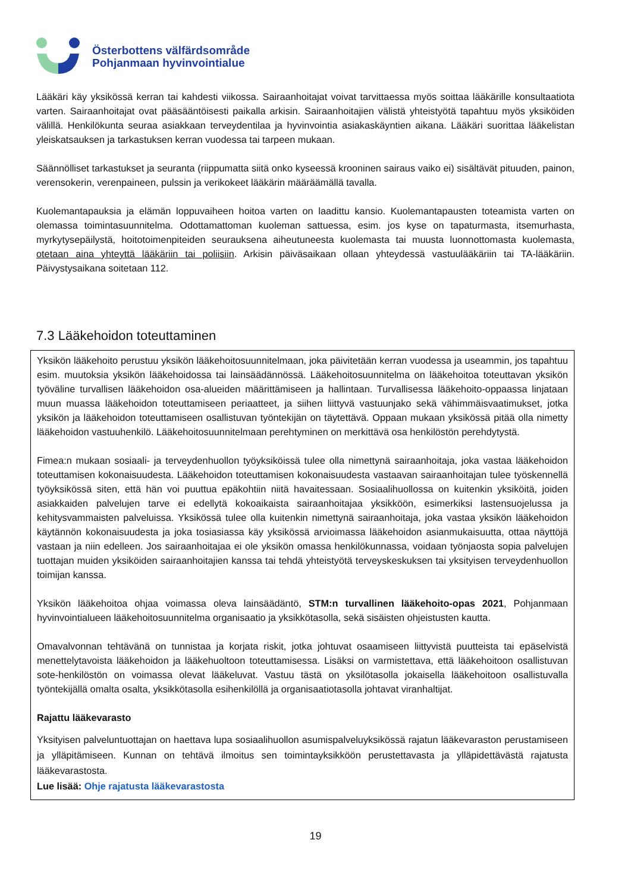Österbottens välfärdsområde
Pohjanmaan hyvinvointialue
Lääkäri käy yksikössä kerran tai kahdesti viikossa. Sairaanhoitajat voivat tarvittaessa myös soittaa lääkärille konsultaatiota varten. Sairaanhoitajat ovat pääsääntöisesti paikalla arkisin. Sairaanhoitajien välistä yhteistyötä tapahtuu myös yksiköiden välillä. Henkilökunta seuraa asiakkaan terveydentilaa ja hyvinvointia asiakaskäyntien aikana. Lääkäri suorittaa lääkelistan yleiskatsauksen ja tarkastuksen kerran vuodessa tai tarpeen mukaan.
Säännölliset tarkastukset ja seuranta (riippumatta siitä onko kyseessä krooninen sairaus vaiko ei) sisältävät pituuden, painon, verensokerin, verenpaineen, pulssin ja verikokeet lääkärin määräämällä tavalla.
Kuolemantapauksia ja elämän loppuvaiheen hoitoa varten on laadittu kansio. Kuolemantapausten toteamista varten on olemassa toimintasuunnitelma. Odottamattoman kuoleman sattuessa, esim. jos kyse on tapaturmasta, itsemurhasta, myrkytysepäilystä, hoitotoimenpiteiden seurauksena aiheutuneesta kuolemasta tai muusta luonnottomasta kuolemasta, otetaan aina yhteyttä lääkäriin tai poliisiin. Arkisin päiväsaikaan ollaan yhteydessä vastuulääkäriin tai TA-lääkäriin. Päivystysaikana soitetaan 112.
7.3 Lääkehoidon toteuttaminen
Yksikön lääkehoito perustuu yksikön lääkehoitosuunnitelmaan, joka päivitetään kerran vuodessa ja useammin, jos tapahtuu esim. muutoksia yksikön lääkehoidossa tai lainsäädännössä. Lääkehoitosuunnitelma on lääkehoitoa toteuttavan yksikön työväline turvallisen lääkehoidon osa-alueiden määrittämiseen ja hallintaan. Turvallisessa lääkehoito-oppaassa linjataan muun muassa lääkehoidon toteuttamiseen periaatteet, ja siihen liittyvä vastuunjako sekä vähimmäisvaatimukset, jotka yksikön ja lääkehoidon toteuttamiseen osallistuvan työntekijän on täytettävä. Oppaan mukaan yksikössä pitää olla nimetty lääkehoidon vastuuhenkilö. Lääkehoitosuunnitelmaan perehtyminen on merkittävä osa henkilöstön perehdytystä.
Fimea:n mukaan sosiaali- ja terveydenhuollon työyksiköissä tulee olla nimettynä sairaanhoitaja, joka vastaa lääkehoidon toteuttamisen kokonaisuudesta. Lääkehoidon toteuttamisen kokonaisuudesta vastaavan sairaanhoitajan tulee työskennellä työyksikössä siten, että hän voi puuttua epäkohtiin niitä havaitessaan. Sosiaalihuollossa on kuitenkin yksiköitä, joiden asiakkaiden palvelujen tarve ei edellytä kokoaikaista sairaanhoitajaa yksikköön, esimerkiksi lastensuojelussa ja kehitysvammaisten palveluissa. Yksikössä tulee olla kuitenkin nimettynä sairaanhoitaja, joka vastaa yksikön lääkehoidon käytännön kokonaisuudesta ja joka tosiasiassa käy yksikössä arvioimassa lääkehoidon asianmukaisuutta, ottaa näyttöjä vastaan ja niin edelleen. Jos sairaanhoitajaa ei ole yksikön omassa henkilökunnassa, voidaan työnjaosta sopia palvelujen tuottajan muiden yksiköiden sairaanhoitajien kanssa tai tehdä yhteistyötä terveyskeskuksen tai yksityisen terveydenhuollon toimijan kanssa.
Yksikön lääkehoitoa ohjaa voimassa oleva lainsäädäntö, STM:n turvallinen lääkehoito-opas 2021, Pohjanmaan hyvinvointialueen lääkehoitosuunnitelma organisaatio ja yksikkötasolla, sekä sisäisten ohjeistusten kautta.
Omavalvonnan tehtävänä on tunnistaa ja korjata riskit, jotka johtuvat osaamiseen liittyvistä puutteista tai epäselvistä menettelytavoista lääkehoidon ja lääkehuoltoon toteuttamisessa. Lisäksi on varmistettava, että lääkehoitoon osallistuvan sote-henkilöstön on voimassa olevat lääkeluvat. Vastuu tästä on yksilötasolla jokaisella lääkehoitoon osallistuvalla työntekijällä omalta osalta, yksikkötasolla esihenkilöllä ja organisaatiotasolla johtavat viranhaltijat.
Rajattu lääkevarasto
Yksityisen palveluntuottajan on haettava lupa sosiaalihuollon asumispalveluyksikössä rajatun lääkevaraston perustamiseen ja ylläpitämiseen. Kunnan on tehtävä ilmoitus sen toimintayksikköön perustettavasta ja ylläpidettävästä rajatusta lääkevarastosta.
Lue lisää: Ohje rajatusta lääkevarastosta
19